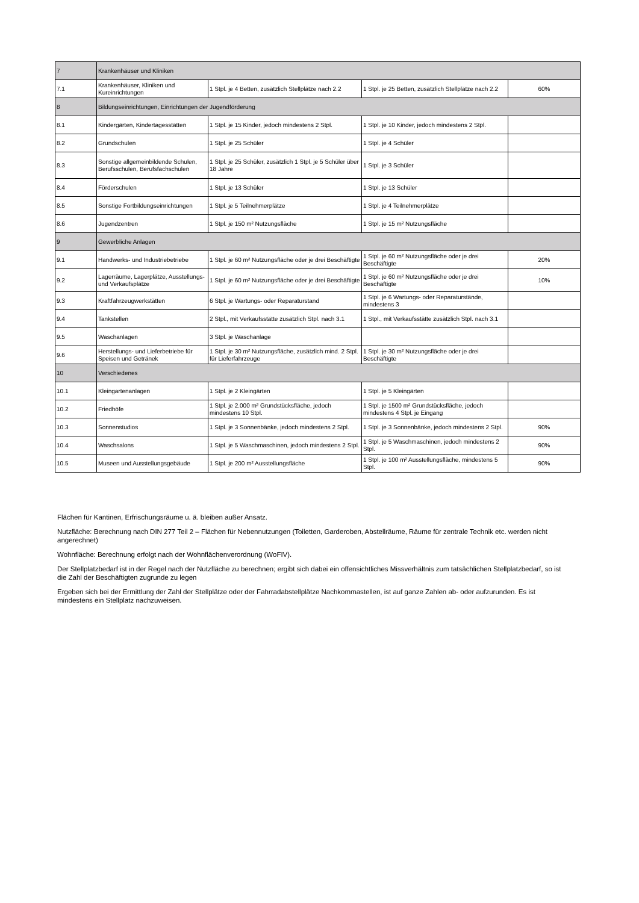| 7 | Krankenhäuser und Kliniken | | | |
| 7.1 | Krankenhäuser, Kliniken und Kureinrichtungen | 1 Stpl. je 4 Betten, zusätzlich Stellplätze nach 2.2 | 1 Stpl. je 25 Betten, zusätzlich Stellplätze nach 2.2 | 60% |
| 8 | Bildungseinrichtungen, Einrichtungen der Jugendförderung | | | |
| 8.1 | Kindergärten, Kindertagesstätten | 1 Stpl. je 15 Kinder, jedoch mindestens 2 Stpl. | 1 Stpl. je 10 Kinder, jedoch mindestens 2 Stpl. | |
| 8.2 | Grundschulen | 1 Stpl. je 25 Schüler | 1 Stpl. je 4 Schüler | |
| 8.3 | Sonstige allgemeinbildende Schulen, Berufsschulen, Berufsfachschulen | 1 Stpl. je 25 Schüler, zusätzlich 1 Stpl. je 5 Schüler über 18 Jahre | 1 Stpl. je 3 Schüler | |
| 8.4 | Förderschulen | 1 Stpl. je 13 Schüler | 1 Stpl. je 13 Schüler | |
| 8.5 | Sonstige Fortbildungseinrichtungen | 1 Stpl. je 5 Teilnehmerplätze | 1 Stpl. je 4 Teilnehmerplätze | |
| 8.6 | Jugendzentren | 1 Stpl. je 150 m² Nutzungsfläche | 1 Stpl. je 15 m² Nutzungsfläche | |
| 9 | Gewerbliche Anlagen | | | |
| 9.1 | Handwerks- und Industriebetriebe | 1 Stpl. je 60 m² Nutzungsfläche oder je drei Beschäftigte | 1 Stpl. je 60 m² Nutzungsfläche oder je drei Beschäftigte | 20% |
| 9.2 | Lagerräume, Lagerplätze, Ausstellungs- und Verkaufsplätze | 1 Stpl. je 60 m² Nutzungsfläche oder je drei Beschäftigte | 1 Stpl. je 60 m² Nutzungsfläche oder je drei Beschäftigte | 10% |
| 9.3 | Kraftfahrzeugwerkstätten | 6 Stpl. je Wartungs- oder Reparaturstand | 1 Stpl. je 6 Wartungs- oder Reparaturstände, mindestens 3 | |
| 9.4 | Tankstellen | 2 Stpl., mit Verkaufsstätte zusätzlich Stpl. nach 3.1 | 1 Stpl., mit Verkaufsstätte zusätzlich Stpl. nach 3.1 | |
| 9.5 | Waschanlagen | 3 Stpl. je Waschanlage | | |
| 9.6 | Herstellungs- und Lieferbetriebe für Speisen und Getränek | 1 Stpl. je 30 m² Nutzungsfläche, zusätzlich mind. 2 Stpl. für Lieferfahrzeuge | 1 Stpl. je 30 m² Nutzungsfläche oder je drei Beschäftigte | |
| 10 | Verschiedenes | | | |
| 10.1 | Kleingartenanlagen | 1 Stpl. je 2 Kleingärten | 1 Stpl. je 5 Kleingärten | |
| 10.2 | Friedhöfe | 1 Stpl. je 2.000 m² Grundstücksfläche, jedoch mindestens 10 Stpl. | 1 Stpl. je 1500 m² Grundstücksfläche, jedoch mindestens 4 Stpl. je Eingang | |
| 10.3 | Sonnenstudios | 1 Stpl. je 3 Sonnenbänke, jedoch mindestens 2 Stpl. | 1 Stpl. je 3 Sonnenbänke, jedoch mindestens 2 Stpl. | 90% |
| 10.4 | Waschsalons | 1 Stpl. je 5 Waschmaschinen, jedoch mindestens 2 Stpl. | 1 Stpl. je 5 Waschmaschinen, jedoch mindestens 2 Stpl. | 90% |
| 10.5 | Museen und Ausstellungsgebäude | 1 Stpl. je 200 m² Ausstellungsfläche | 1 Stpl. je 100 m² Ausstellungsfläche, mindestens 5 Stpl. | 90% |
Flächen für Kantinen, Erfrischungsräume u. ä. bleiben außer Ansatz.
Nutzfläche: Berechnung nach DIN 277 Teil 2 – Flächen für Nebennutzungen (Toiletten, Garderoben, Abstellräume, Räume für zentrale Technik etc. werden nicht angerechnet)
Wohnfläche: Berechnung erfolgt nach der Wohnflächenverordnung (WoFIV).
Der Stellplatzbedarf ist in der Regel nach der Nutzfläche zu berechnen; ergibt sich dabei ein offensichtliches Missverhältnis zum tatsächlichen Stellplatzbedarf, so ist die Zahl der Beschäftigten zugrunde zu legen
Ergeben sich bei der Ermittlung der Zahl der Stellplätze oder der Fahrradabstellplätze Nachkommastellen, ist auf ganze Zahlen ab- oder aufzurunden. Es ist mindestens ein Stellplatz nachzuweisen.